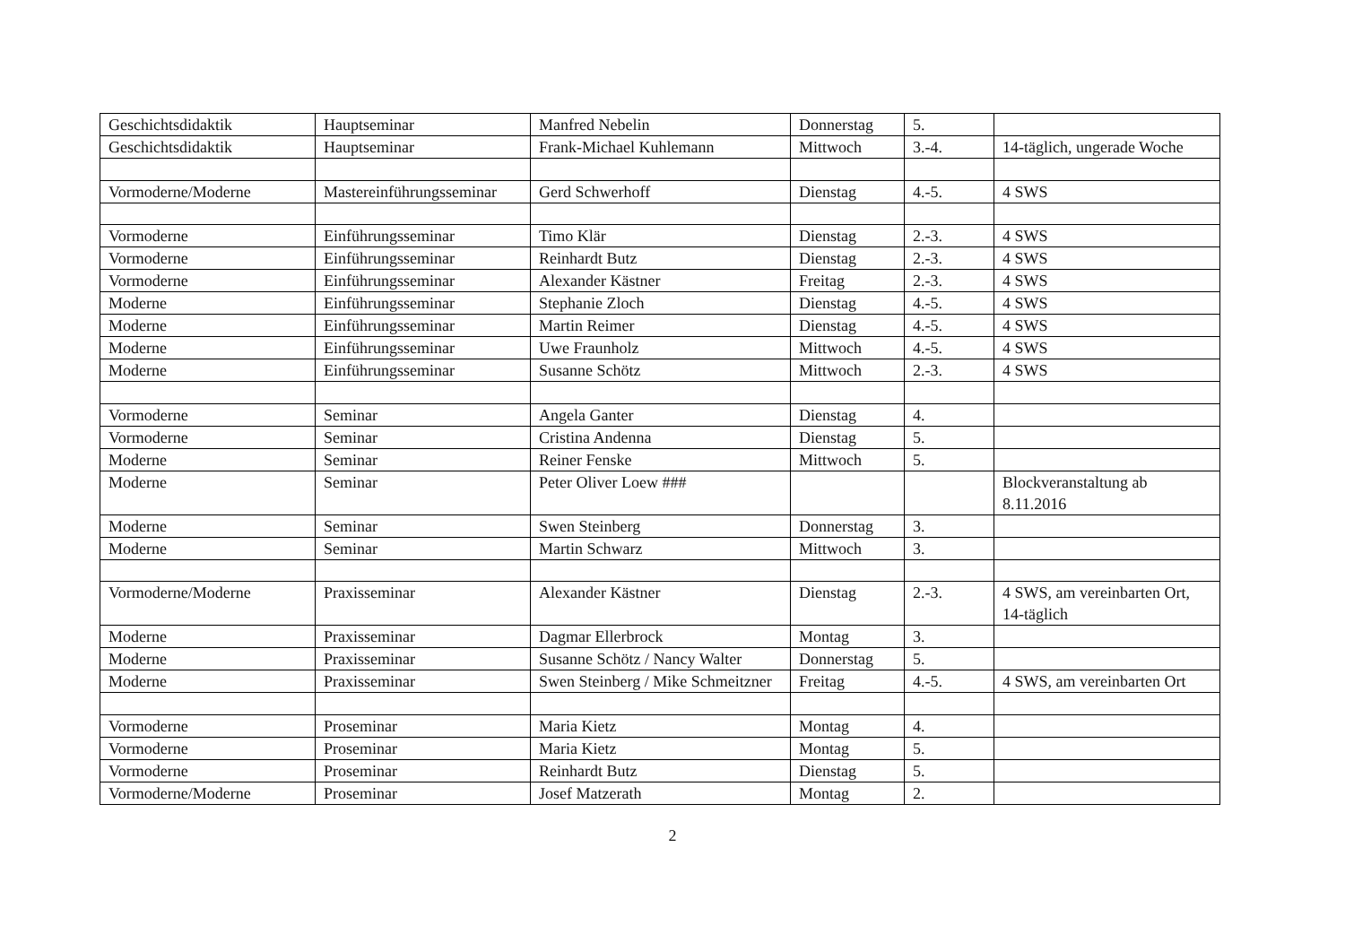| Geschichtsdidaktik | Hauptseminar | Manfred Nebelin | Donnerstag | 5. | |
| Geschichtsdidaktik | Hauptseminar | Frank-Michael Kuhlemann | Mittwoch | 3.-4. | 14-täglich, ungerade Woche |
| Vormoderne/Moderne | Mastereinführungsseminar | Gerd Schwerhoff | Dienstag | 4.-5. | 4 SWS |
| Vormoderne | Einführungsseminar | Timo Klär | Dienstag | 2.-3. | 4 SWS |
| Vormoderne | Einführungsseminar | Reinhardt Butz | Dienstag | 2.-3. | 4 SWS |
| Vormoderne | Einführungsseminar | Alexander Kästner | Freitag | 2.-3. | 4 SWS |
| Moderne | Einführungsseminar | Stephanie Zloch | Dienstag | 4.-5. | 4 SWS |
| Moderne | Einführungsseminar | Martin Reimer | Dienstag | 4.-5. | 4 SWS |
| Moderne | Einführungsseminar | Uwe Fraunholz | Mittwoch | 4.-5. | 4 SWS |
| Moderne | Einführungsseminar | Susanne Schötz | Mittwoch | 2.-3. | 4 SWS |
| Vormoderne | Seminar | Angela Ganter | Dienstag | 4. | |
| Vormoderne | Seminar | Cristina Andenna | Dienstag | 5. | |
| Moderne | Seminar | Reiner Fenske | Mittwoch | 5. | |
| Moderne | Seminar | Peter Oliver Loew ### | | | Blockveranstaltung ab 8.11.2016 |
| Moderne | Seminar | Swen Steinberg | Donnerstag | 3. | |
| Moderne | Seminar | Martin Schwarz | Mittwoch | 3. | |
| Vormoderne/Moderne | Praxisseminar | Alexander Kästner | Dienstag | 2.-3. | 4 SWS, am vereinbarten Ort, 14-täglich |
| Moderne | Praxisseminar | Dagmar Ellerbrock | Montag | 3. | |
| Moderne | Praxisseminar | Susanne Schötz / Nancy Walter | Donnerstag | 5. | |
| Moderne | Praxisseminar | Swen Steinberg / Mike Schmeitzner | Freitag | 4.-5. | 4 SWS, am vereinbarten Ort |
| Vormoderne | Proseminar | Maria Kietz | Montag | 4. | |
| Vormoderne | Proseminar | Maria Kietz | Montag | 5. | |
| Vormoderne | Proseminar | Reinhardt Butz | Dienstag | 5. | |
| Vormoderne/Moderne | Proseminar | Josef Matzerath | Montag | 2. | |
2